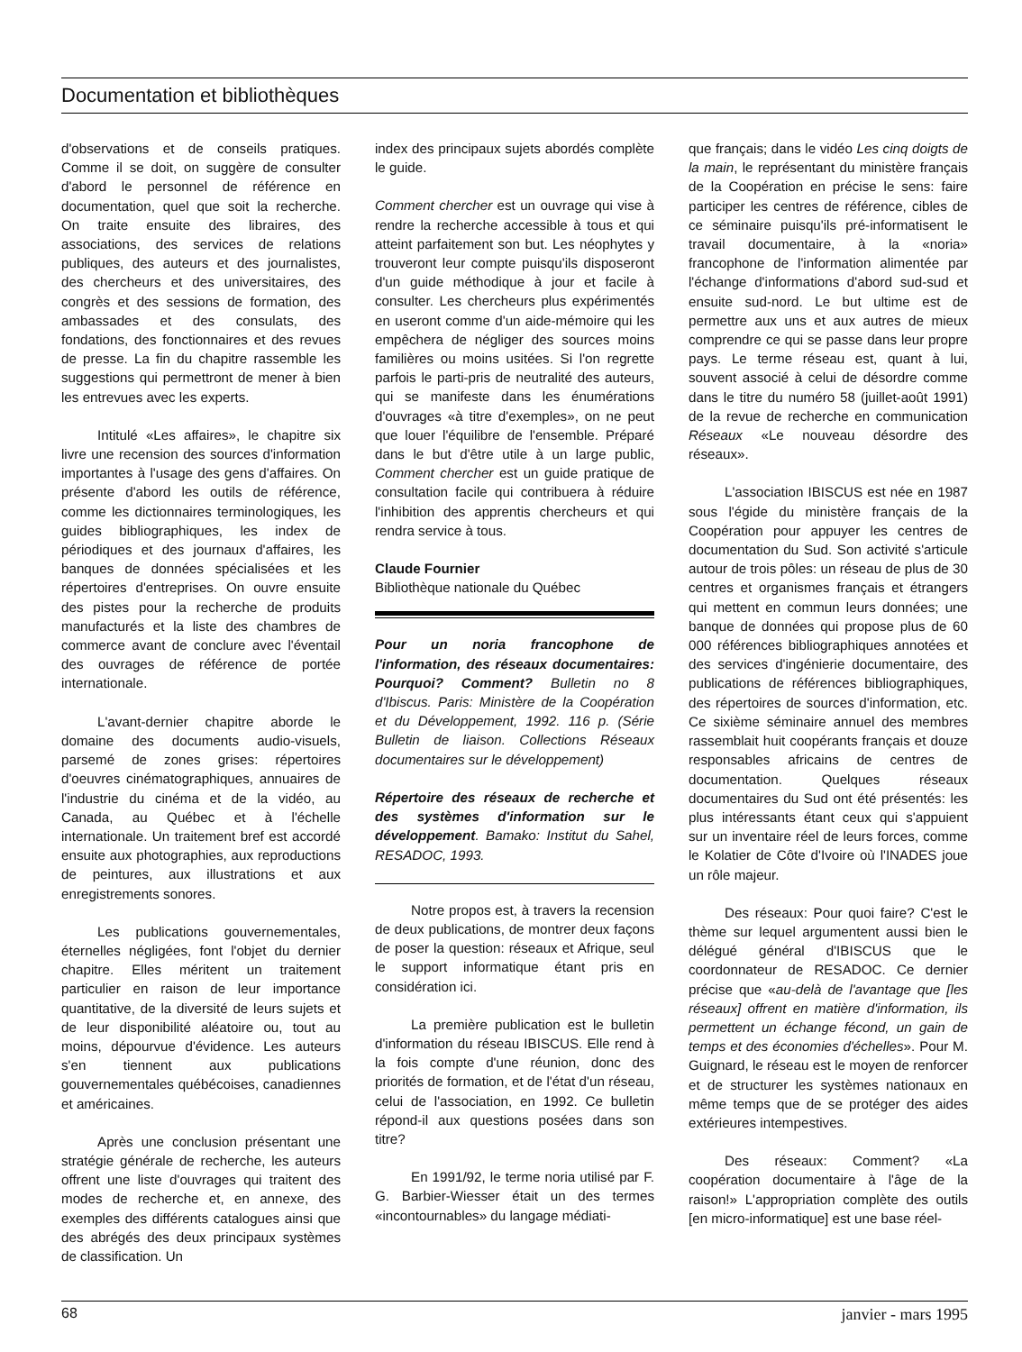Documentation et bibliothèques
d'observations et de conseils pratiques. Comme il se doit, on suggère de consulter d'abord le personnel de référence en documentation, quel que soit la recherche. On traite ensuite des libraires, des associations, des services de relations publiques, des auteurs et des journalistes, des chercheurs et des universitaires, des congrès et des sessions de formation, des ambassades et des consulats, des fondations, des fonctionnaires et des revues de presse. La fin du chapitre rassemble les suggestions qui permettront de mener à bien les entrevues avec les experts.
Intitulé «Les affaires», le chapitre six livre une recension des sources d'information importantes à l'usage des gens d'affaires. On présente d'abord les outils de référence, comme les dictionnaires terminologiques, les guides bibliographiques, les index de périodiques et des journaux d'affaires, les banques de données spécialisées et les répertoires d'entreprises. On ouvre ensuite des pistes pour la recherche de produits manufacturés et la liste des chambres de commerce avant de conclure avec l'éventail des ouvrages de référence de portée internationale.
L'avant-dernier chapitre aborde le domaine des documents audio-visuels, parsemé de zones grises: répertoires d'oeuvres cinématographiques, annuaires de l'industrie du cinéma et de la vidéo, au Canada, au Québec et à l'échelle internationale. Un traitement bref est accordé ensuite aux photographies, aux reproductions de peintures, aux illustrations et aux enregistrements sonores.
Les publications gouvernementales, éternelles négligées, font l'objet du dernier chapitre. Elles méritent un traitement particulier en raison de leur importance quantitative, de la diversité de leurs sujets et de leur disponibilité aléatoire ou, tout au moins, dépourvue d'évidence. Les auteurs s'en tiennent aux publications gouvernementales québécoises, canadiennes et américaines.
Après une conclusion présentant une stratégie générale de recherche, les auteurs offrent une liste d'ouvrages qui traitent des modes de recherche et, en annexe, des exemples des différents catalogues ainsi que des abrégés des deux principaux systèmes de classification. Un
index des principaux sujets abordés complète le guide.
Comment chercher est un ouvrage qui vise à rendre la recherche accessible à tous et qui atteint parfaitement son but. Les néophytes y trouveront leur compte puisqu'ils disposeront d'un guide méthodique à jour et facile à consulter. Les chercheurs plus expérimentés en useront comme d'un aide-mémoire qui les empêchera de négliger des sources moins familières ou moins usitées. Si l'on regrette parfois le parti-pris de neutralité des auteurs, qui se manifeste dans les énumérations d'ouvrages «à titre d'exemples», on ne peut que louer l'équilibre de l'ensemble. Préparé dans le but d'être utile à un large public, Comment chercher est un guide pratique de consultation facile qui contribuera à réduire l'inhibition des apprentis chercheurs et qui rendra service à tous.
Claude Fournier
Bibliothèque nationale du Québec
Pour un noria francophone de l'information, des réseaux documentaires: Pourquoi? Comment? Bulletin no 8 d'Ibiscus. Paris: Ministère de la Coopération et du Développement, 1992. 116 p. (Série Bulletin de liaison. Collections Réseaux documentaires sur le développement)
Répertoire des réseaux de recherche et des systèmes d'information sur le développement. Bamako: Institut du Sahel, RESADOC, 1993.
Notre propos est, à travers la recension de deux publications, de montrer deux façons de poser la question: réseaux et Afrique, seul le support informatique étant pris en considération ici.
La première publication est le bulletin d'information du réseau IBISCUS. Elle rend à la fois compte d'une réunion, donc des priorités de formation, et de l'état d'un réseau, celui de l'association, en 1992. Ce bulletin répond-il aux questions posées dans son titre?
En 1991/92, le terme noria utilisé par F. G. Barbier-Wiesser était un des termes «incontournables» du langage médiati-
que français; dans le vidéo Les cinq doigts de la main, le représentant du ministère français de la Coopération en précise le sens: faire participer les centres de référence, cibles de ce séminaire puisqu'ils pré-informatisent le travail documentaire, à la «noria» francophone de l'information alimentée par l'échange d'informations d'abord sud-sud et ensuite sud-nord. Le but ultime est de permettre aux uns et aux autres de mieux comprendre ce qui se passe dans leur propre pays. Le terme réseau est, quant à lui, souvent associé à celui de désordre comme dans le titre du numéro 58 (juillet-août 1991) de la revue de recherche en communication Réseaux «Le nouveau désordre des réseaux».
L'association IBISCUS est née en 1987 sous l'égide du ministère français de la Coopération pour appuyer les centres de documentation du Sud. Son activité s'articule autour de trois pôles: un réseau de plus de 30 centres et organismes français et étrangers qui mettent en commun leurs données; une banque de données qui propose plus de 60 000 références bibliographiques annotées et des services d'ingénierie documentaire, des publications de références bibliographiques, des répertoires de sources d'information, etc. Ce sixième séminaire annuel des membres rassemblait huit coopérants français et douze responsables africains de centres de documentation. Quelques réseaux documentaires du Sud ont été présentés: les plus intéressants étant ceux qui s'appuient sur un inventaire réel de leurs forces, comme le Kolatier de Côte d'Ivoire où l'INADES joue un rôle majeur.
Des réseaux: Pour quoi faire? C'est le thème sur lequel argumentent aussi bien le délégué général d'IBISCUS que le coordonnateur de RESADOC. Ce dernier précise que «au-delà de l'avantage que [les réseaux] offrent en matière d'information, ils permettent un échange fécond, un gain de temps et des économies d'échelles». Pour M. Guignard, le réseau est le moyen de renforcer et de structurer les systèmes nationaux en même temps que de se protéger des aides extérieures intempestives.
Des réseaux: Comment? «La coopération documentaire à l'âge de la raison!» L'appropriation complète des outils [en micro-informatique] est une base réel-
68 janvier - mars 1995